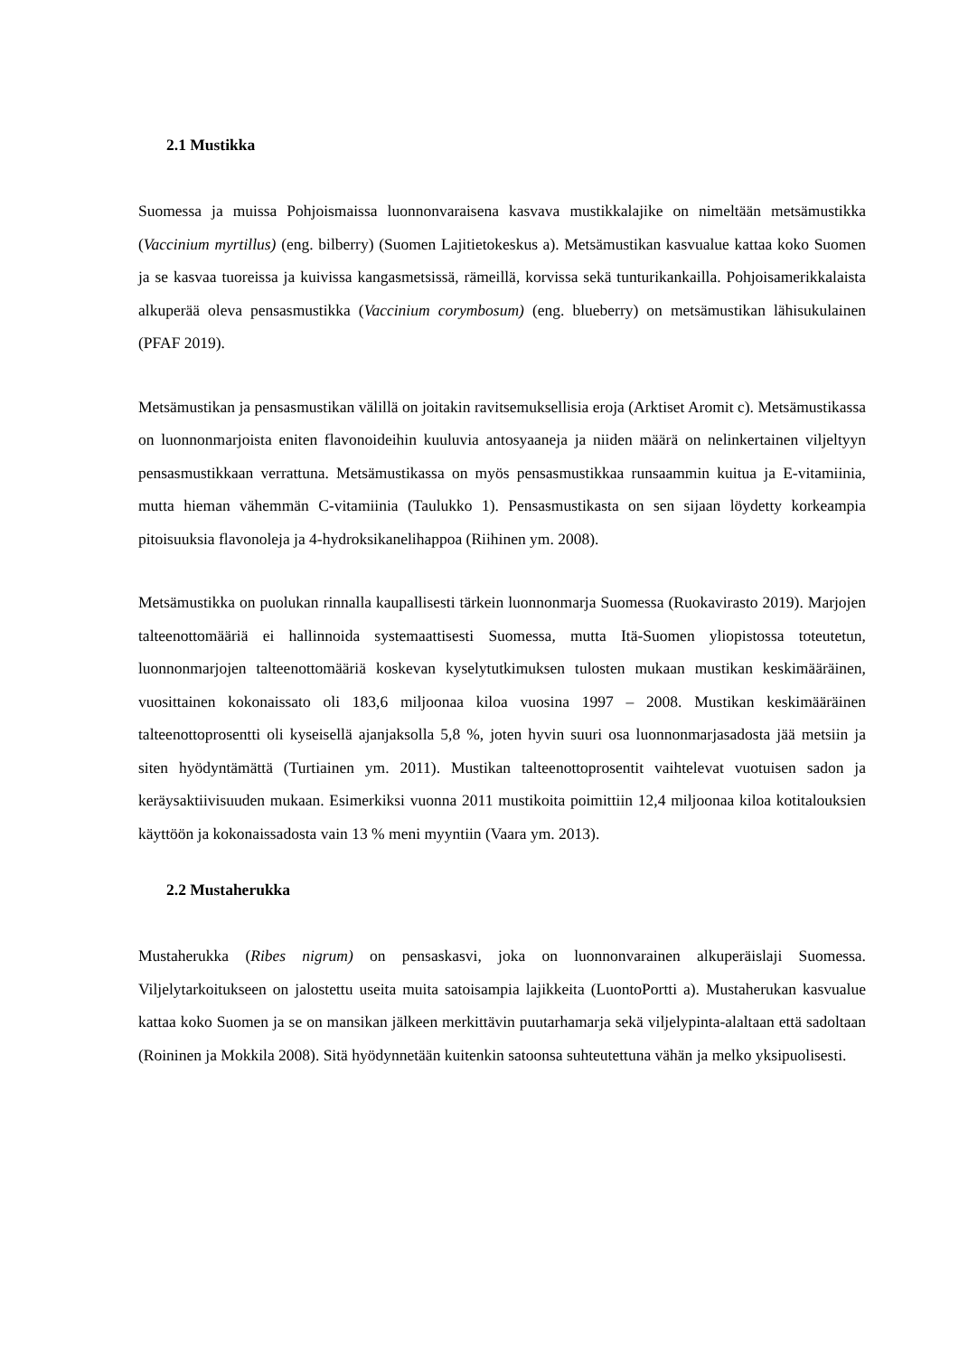2.1 Mustikka
Suomessa ja muissa Pohjoismaissa luonnonvaraisena kasvava mustikkalajike on nimeltään metsämustikka (Vaccinium myrtillus) (eng. bilberry) (Suomen Lajitietokeskus a). Metsämustikan kasvualue kattaa koko Suomen ja se kasvaa tuoreissa ja kuivissa kangasmetsissä, rämeillä, korvissa sekä tunturikankailla. Pohjoisamerikkalaista alkuperää oleva pensasmustikka (Vaccinium corymbosum) (eng. blueberry) on metsämustikan lähisukulainen (PFAF 2019).
Metsämustikan ja pensasmustikan välillä on joitakin ravitsemuksellisia eroja (Arktiset Aromit c). Metsämustikassa on luonnonmarjoista eniten flavonoideihin kuuluvia antosyaaneja ja niiden määrä on nelinkertainen viljeltyyn pensasmustikkaan verrattuna. Metsämustikassa on myös pensasmustikkaa runsaammin kuitua ja E-vitamiinia, mutta hieman vähemmän C-vitamiinia (Taulukko 1). Pensasmustikasta on sen sijaan löydetty korkeampia pitoisuuksia flavonoleja ja 4-hydroksikanelihappoa (Riihinen ym. 2008).
Metsämustikka on puolukan rinnalla kaupallisesti tärkein luonnonmarja Suomessa (Ruokavirasto 2019). Marjojen talteenottomääriä ei hallinnoida systemaattisesti Suomessa, mutta Itä-Suomen yliopistossa toteutetun, luonnonmarjojen talteenottomääriä koskevan kyselytutkimuksen tulosten mukaan mustikan keskimääräinen, vuosittainen kokonaissato oli 183,6 miljoonaa kiloa vuosina 1997 – 2008. Mustikan keskimääräinen talteenottoprosentti oli kyseisellä ajanjaksolla 5,8 %, joten hyvin suuri osa luonnonmarjasadosta jää metsiin ja siten hyödyntämättä (Turtiainen ym. 2011). Mustikan talteenottoprosentit vaihtelevat vuotuisen sadon ja keräysaktiivisuuden mukaan. Esimerkiksi vuonna 2011 mustikoita poimittiin 12,4 miljoonaa kiloa kotitalouksien käyttöön ja kokonaissadosta vain 13 % meni myyntiin (Vaara ym. 2013).
2.2 Mustaherukka
Mustaherukka (Ribes nigrum) on pensaskasvi, joka on luonnonvarainen alkuperäislaji Suomessa. Viljelytarkoitukseen on jalostettu useita muita satoisampia lajikkeita (LuontoPortti a). Mustaherukan kasvualue kattaa koko Suomen ja se on mansikan jälkeen merkittävin puutarhamarja sekä viljelypinta-alaltaan että sadoltaan (Roininen ja Mokkila 2008). Sitä hyödynnetään kuitenkin satoonsa suhteutettuna vähän ja melko yksipuolisesti.